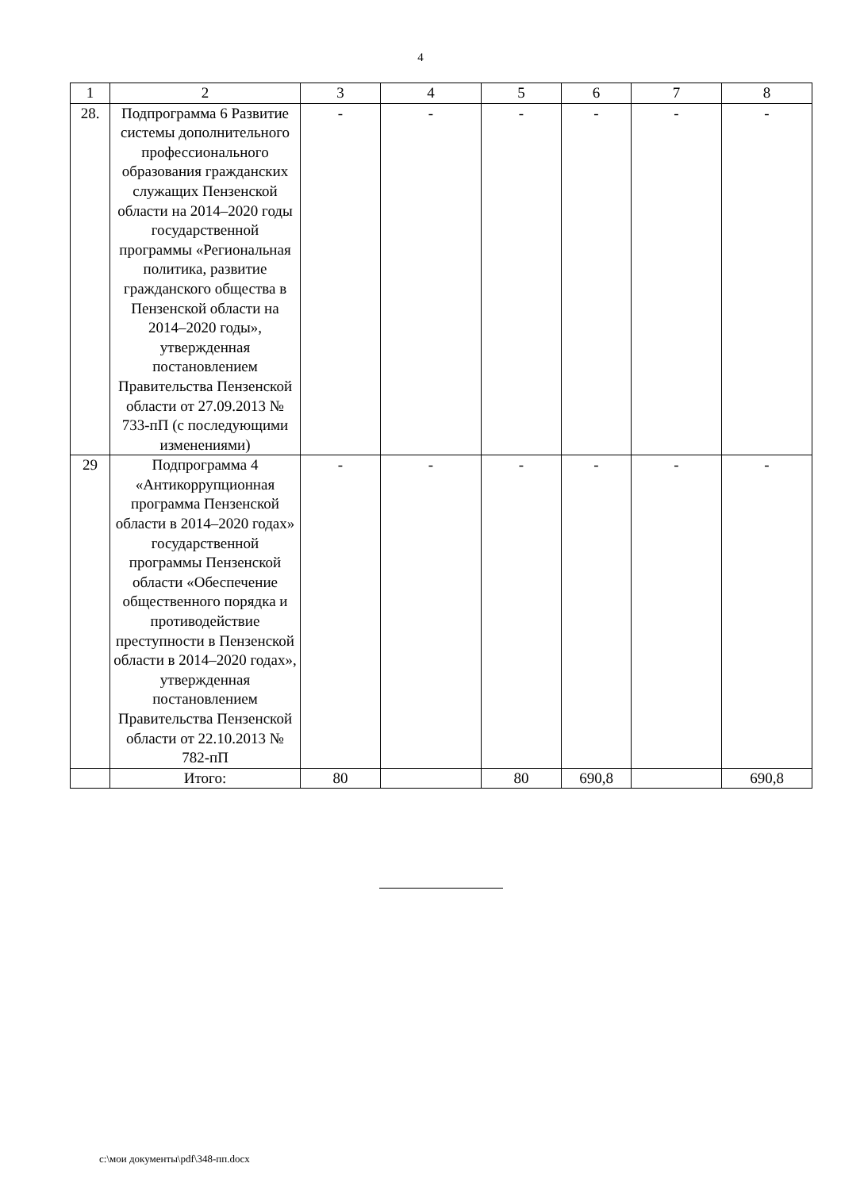4
| 1 | 2 | 3 | 4 | 5 | 6 | 7 | 8 |
| 28. | Подпрограмма 6 Развитие системы дополнительного профессионального образования гражданских служащих Пензенской области на 2014–2020 годы государственной программы «Региональная политика, развитие гражданского общества в Пензенской области на 2014–2020 годы», утвержденная постановлением Правительства Пензенской области от 27.09.2013 № 733-пП (с последующими изменениями) | - | - | - | - | - | - |
| 29 | Подпрограмма 4 «Антикоррупционная программа Пензенской области в 2014–2020 годах» государственной программы Пензенской области «Обеспечение общественного порядка и противодействие преступности в Пензенской области в 2014–2020 годах», утвержденная постановлением Правительства Пензенской области от 22.10.2013 № 782-пП | - | - | - | - | - | - |
| | Итого: | 80 | | 80 | 690,8 | | 690,8 |
c:\мои документы\pdf\348-пп.docx